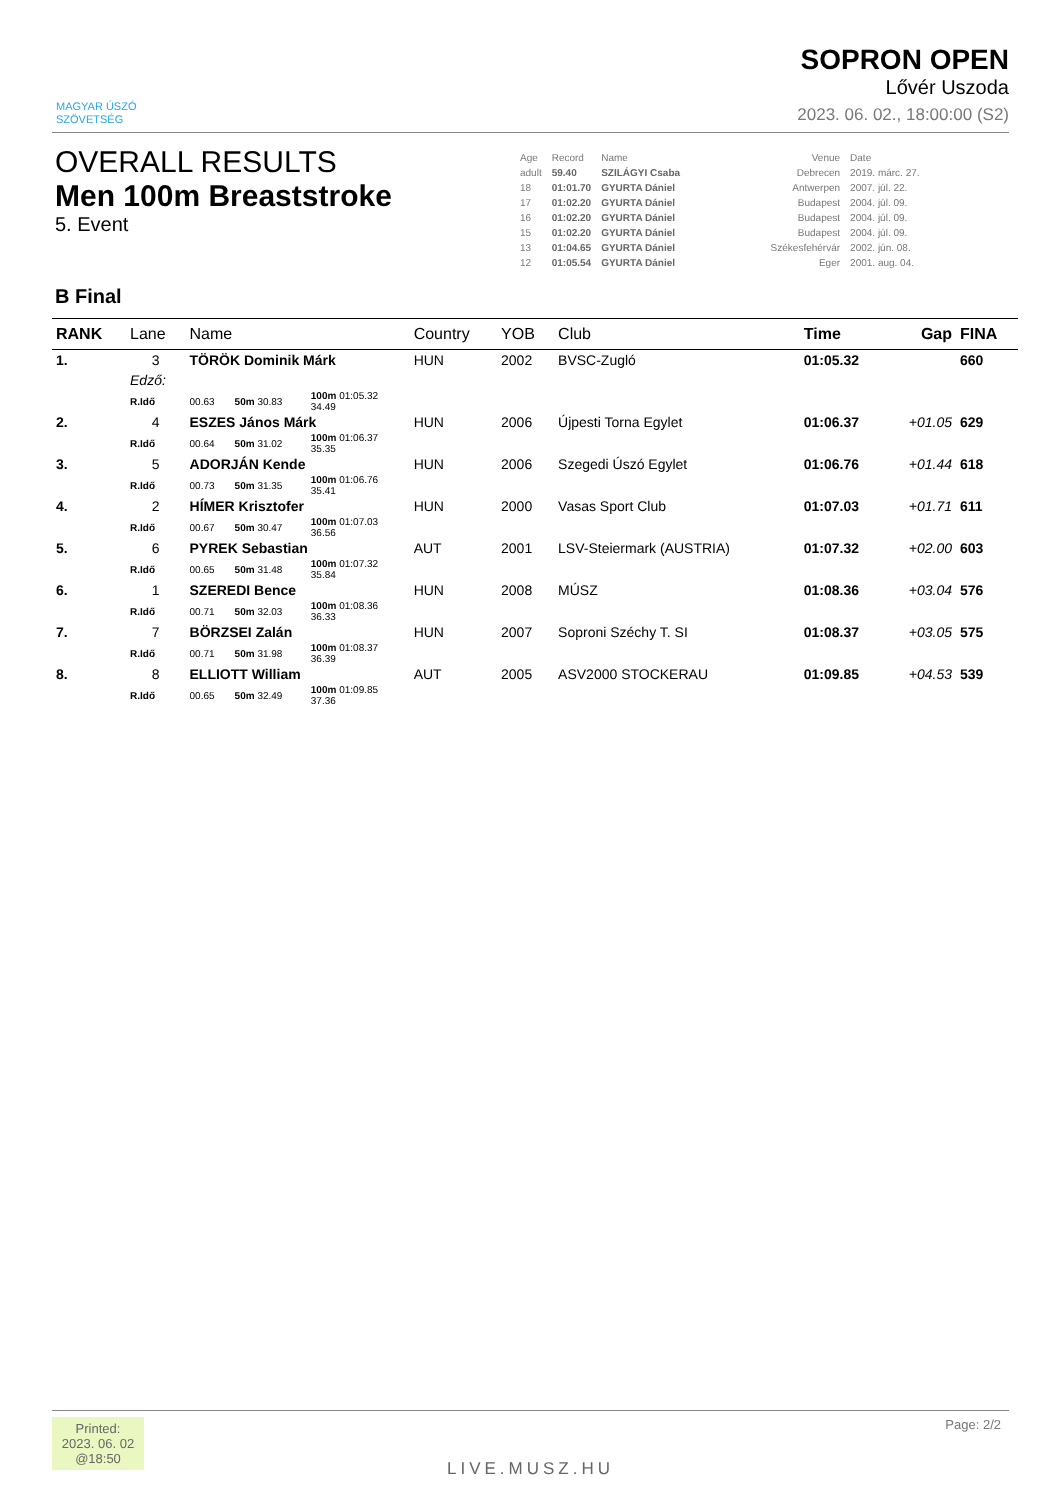MAGYAR ÚSZÓ
SZÖVETSÉG
SOPRON OPEN
Lővér Uszoda
2023. 06. 02., 18:00:00 (S2)
OVERALL RESULTS
Men 100m Breaststroke
5. Event
| Age | Record | Name | Venue | Date |
| adult | 59.40 | SZILÁGYI Csaba | Debrecen | 2019. márc. 27. |
| 18 | 01:01.70 | GYURTA Dániel | Antwerpen | 2007. júl. 22. |
| 17 | 01:02.20 | GYURTA Dániel | Budapest | 2004. júl. 09. |
| 16 | 01:02.20 | GYURTA Dániel | Budapest | 2004. júl. 09. |
| 15 | 01:02.20 | GYURTA Dániel | Budapest | 2004. júl. 09. |
| 13 | 01:04.65 | GYURTA Dániel | Székesfehérvár | 2002. jún. 08. |
| 12 | 01:05.54 | GYURTA Dániel | Eger | 2001. aug. 04. |
B Final
| RANK | Lane | Name | | | | Country | YOB | Club | Time | Gap | FINA |
| --- | --- | --- | --- | --- | --- | --- | --- | --- | --- | --- | --- |
| 1. | 3 | TÖRÖK Dominik Márk | | | | HUN | 2002 | BVSC-Zugló | 01:05.32 | | 660 |
| | Edző: | | | | | | | | | | |
| | R.Idő | 00.63 | 50m 30.83 | 100m 01:05.32 34.49 | | | | | | | |
| 2. | 4 | ESZES János Márk | | | | HUN | 2006 | Újpesti Torna Egylet | 01:06.37 | +01.05 | 629 |
| | R.Idő | 00.64 | 50m 31.02 | 100m 01:06.37 35.35 | | | | | | | |
| 3. | 5 | ADORJÁN Kende | | | | HUN | 2006 | Szegedi Úszó Egylet | 01:06.76 | +01.44 | 618 |
| | R.Idő | 00.73 | 50m 31.35 | 100m 01:06.76 35.41 | | | | | | | |
| 4. | 2 | HÍMER Krisztofer | | | | HUN | 2000 | Vasas Sport Club | 01:07.03 | +01.71 | 611 |
| | R.Idő | 00.67 | 50m 30.47 | 100m 01:07.03 36.56 | | | | | | | |
| 5. | 6 | PYREK Sebastian | | | | AUT | 2001 | LSV-Steiermark (AUSTRIA) | 01:07.32 | +02.00 | 603 |
| | R.Idő | 00.65 | 50m 31.48 | 100m 01:07.32 35.84 | | | | | | | |
| 6. | 1 | SZEREDI Bence | | | | HUN | 2008 | MÚSZ | 01:08.36 | +03.04 | 576 |
| | R.Idő | 00.71 | 50m 32.03 | 100m 01:08.36 36.33 | | | | | | | |
| 7. | 7 | BÖRZSEI Zalán | | | | HUN | 2007 | Soproni Széchy T. SI | 01:08.37 | +03.05 | 575 |
| | R.Idő | 00.71 | 50m 31.98 | 100m 01:08.37 36.39 | | | | | | | |
| 8. | 8 | ELLIOTT William | | | | AUT | 2005 | ASV2000 STOCKERAU | 01:09.85 | +04.53 | 539 |
| | R.Idő | 00.65 | 50m 32.49 | 100m 01:09.85 37.36 | | | | | | | |
Printed:
2023. 06. 02
@18:50
LIVE.MUSZ.HU
Page: 2/2